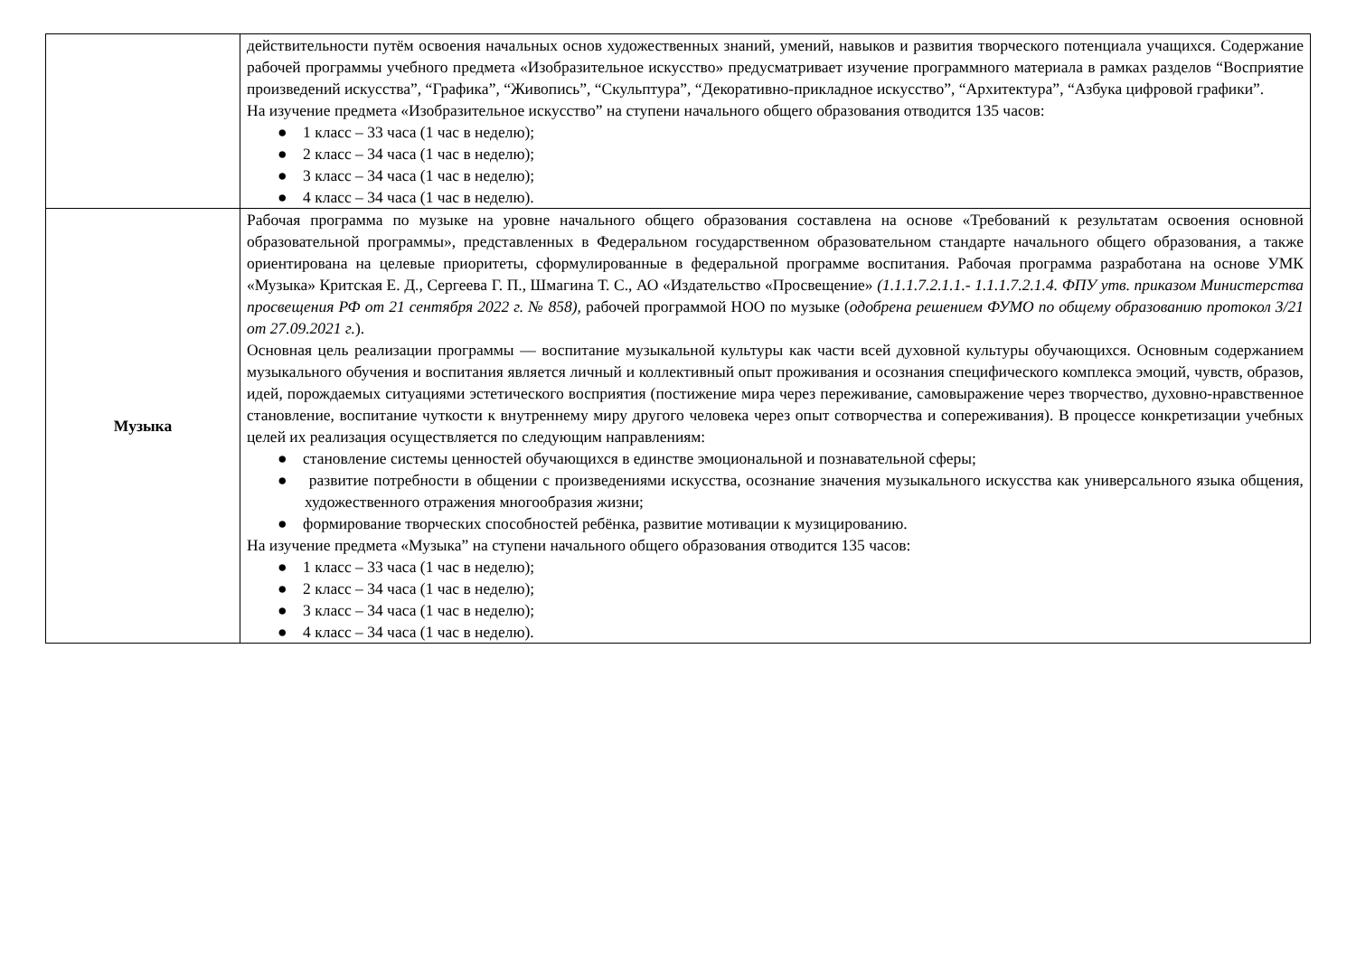| | действительности путём освоения начальных основ художественных знаний, умений, навыков и развития творческого потенциала учащихся. Содержание рабочей программы учебного предмета «Изобразительное искусство» предусматривает изучение программного материала в рамках разделов “Восприятие произведений искусства”, “Графика”, “Живопись”, “Скульптура”, “Декоративно-прикладное искусство”, “Архитектура”, “Азбука цифровой графики”. На изучение предмета «Изобразительное искусство” на ступени начального общего образования отводится 135 часов: ● 1 класс – 33 часа (1 час в неделю); ● 2 класс – 34 часа (1 час в неделю); ● 3 класс – 34 часа (1 час в неделю); ● 4 класс – 34 часа (1 час в неделю). |
| Музыка | Рабочая программа по музыке на уровне начального общего образования составлена на основе «Требований к результатам освоения основной образовательной программы», представленных в Федеральном государственном образовательном стандарте начального общего образования, а также ориентирована на целевые приоритеты, сформулированные в федеральной программе воспитания. Рабочая программа разработана на основе УМК «Музыка» Критская Е. Д., Сергеева Г. П., Шмагина Т. С., АО «Издательство «Просвещение» (1.1.1.7.2.1.1.- 1.1.1.7.2.1.4. ФПУ утв. приказом Министерства просвещения РФ от 21 сентября 2022 г. № 858), рабочей программой НОО по музыке ( одобрена решением ФУМО по общему образованию протокол 3/21 от 27.09.2021 г. ). Основная цель реализации программы — воспитание музыкальной культуры как части всей духовной культуры обучающихся. Основным содержанием музыкального обучения и воспитания является личный и коллективный опыт проживания и осознания специфического комплекса эмоций, чувств, образов, идей, порождаемых ситуациями эстетического восприятия (постижение мира через переживание, самовыражение через творчество, духовно-нравственное становление, воспитание чуткости к внутреннему миру другого человека через опыт сотворчества и сопереживания). В процессе конкретизации учебных целей их реализация осуществляется по следующим направлениям: ● становление системы ценностей обучающихся в единстве эмоциональной и познавательной сферы; ● развитие потребности в общении с произведениями искусства, осознание значения музыкального искусства как универсального языка общения, художественного отражения многообразия жизни; ● формирование творческих способностей ребёнка, развитие мотивации к музицированию. На изучение предмета «Музыка” на ступени начального общего образования отводится 135 часов: ● 1 класс – 33 часа (1 час в неделю); ● 2 класс – 34 часа (1 час в неделю); ● 3 класс – 34 часа (1 час в неделю); ● 4 класс – 34 часа (1 час в неделю). |